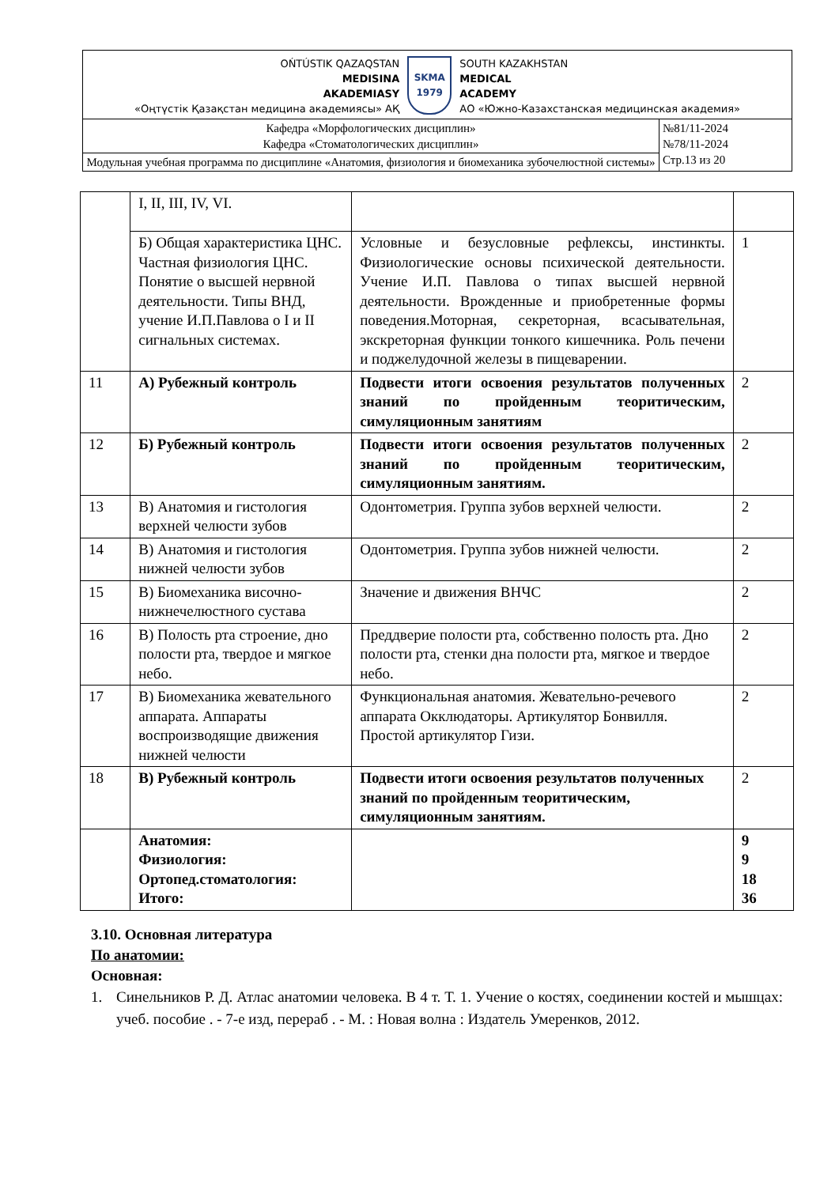| OŃTÚSTIK QAZAQSTAN MEDISINA AKADEMIASY «Оңтүстік Қазақстан медицина академиясы» АҚ SKMA 1979 SOUTH KAZAKHSTAN MEDICAL ACADEMY АО «Южно-Казахстанская медицинская академия» | |
| Кафедра «Морфологических дисциплин» Кафедра «Стоматологических дисциплин» | №81/11-2024 №78/11-2024 Стр.13 из 20 |
| Модульная учебная программа по дисциплине «Анатомия, физиология и биомеханика зубочелюстной системы» | |
| | I, II, III, IV, VI. | | |
| | Б) Общая характеристика ЦНС. Частная физиология ЦНС. Понятие о высшей нервной деятельности. Типы ВНД, учение И.П.Павлова о I и II сигнальных системах. | Условные и безусловные рефлексы, инстинкты. Физиологические основы психической деятельности. Учение И.П. Павлова о типах высшей нервной деятельности. Врожденные и приобретенные формы поведения.Моторная, секреторная, всасывательная, экскреторная функции тонкого кишечника. Роль печени и поджелудочной железы в пищеварении. | 1 |
| 11 | А) Рубежный контроль | Подвести итоги освоения результатов полученных знаний по пройденным теоритическим, симуляционным занятиям | 2 |
| 12 | Б) Рубежный контроль | Подвести итоги освоения результатов полученных знаний по пройденным теоритическим, симуляционным занятиям. | 2 |
| 13 | В) Анатомия и гистология верхней челюсти зубов | Одонтометрия. Группа зубов верхней челюсти. | 2 |
| 14 | В) Анатомия и гистология нижней челюсти зубов | Одонтометрия. Группа зубов нижней челюсти. | 2 |
| 15 | В) Биомеханика височно-нижнечелюстного сустава | Значение и движения ВНЧС | 2 |
| 16 | В) Полость рта строение, дно полости рта, твердое и мягкое небо. | Преддверие полости рта, собственно полость рта. Дно полости рта, стенки дна полости рта, мягкое и твердое небо. | 2 |
| 17 | В) Биомеханика жевательного аппарата. Аппараты воспроизводящие движения нижней челюсти | Функциональная анатомия. Жевательно-речевого аппарата Окклюдаторы. Артикулятор Бонвилля. Простой артикулятор Гизи. | 2 |
| 18 | В) Рубежный контроль | Подвести итоги освоения результатов полученных знаний по пройденным теоритическим, симуляционным занятиям. | 2 |
| | Анатомия: Физиология: Ортопед.стоматология: Итого: | | 9 9 18 36 |
3.10. Основная литература
По анатомии:
Основная:
1. Синельников Р. Д. Атлас анатомии человека. В 4 т. Т. 1. Учение о костях, соединении костей и мышцах: учеб. пособие . - 7-е изд, перераб . - М. : Новая волна : Издатель Умеренков, 2012.